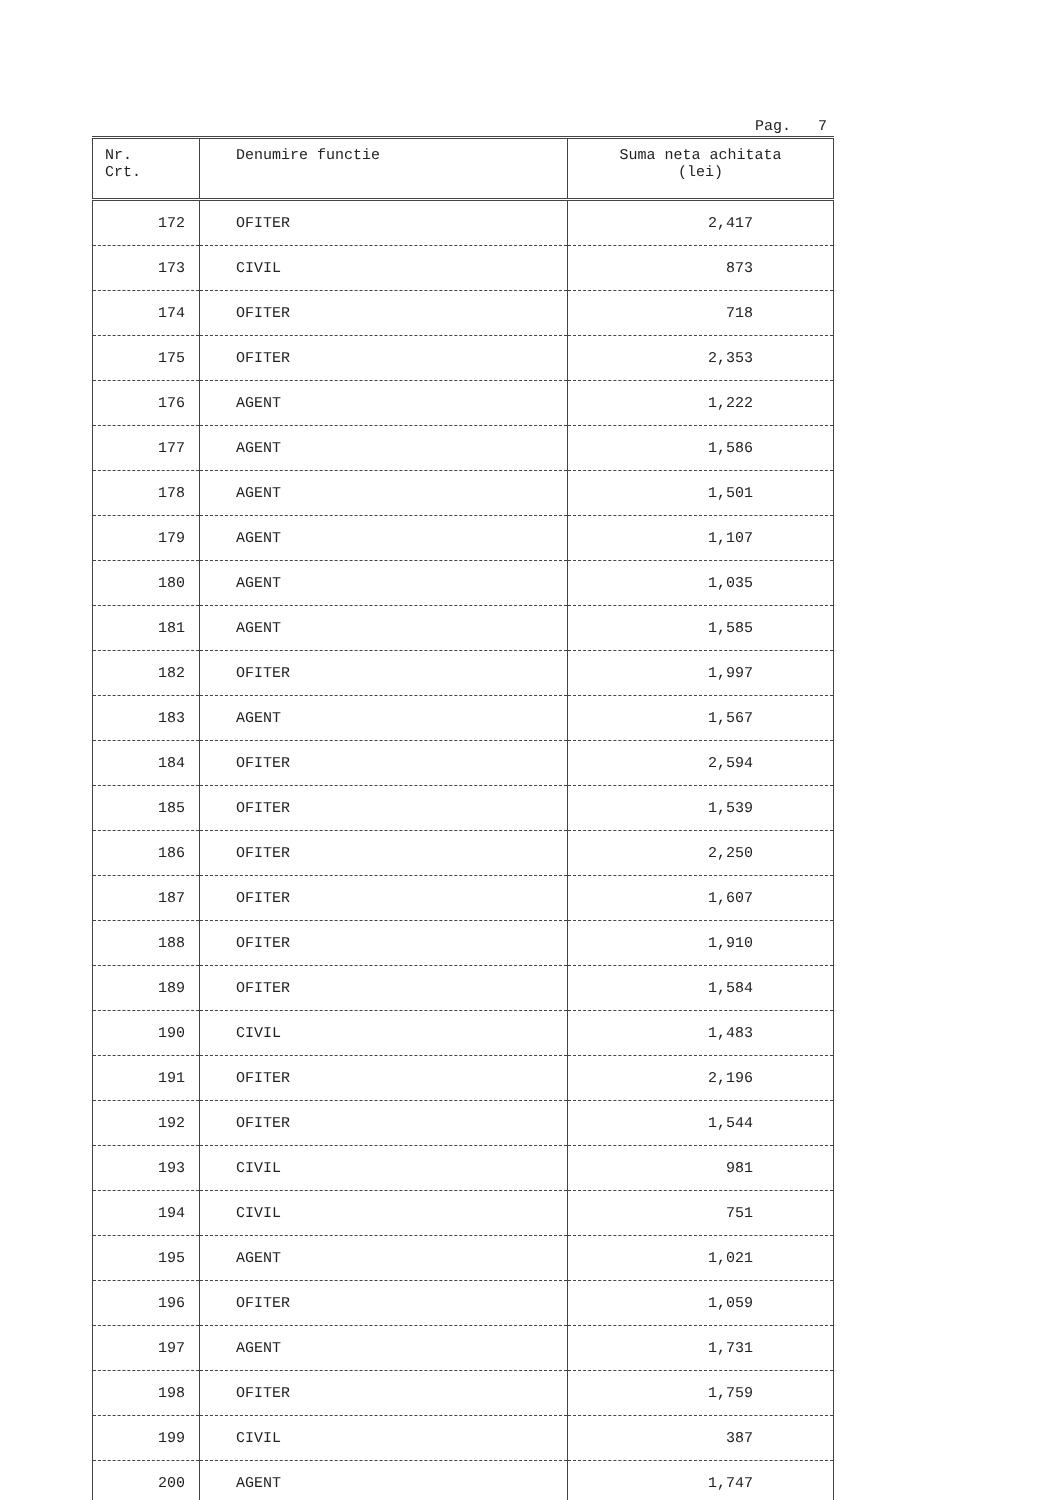Pag. 7
| Nr. Crt. | Denumire functie | Suma neta achitata (lei) |
| --- | --- | --- |
| 172 | OFITER | 2,417 |
| 173 | CIVIL | 873 |
| 174 | OFITER | 718 |
| 175 | OFITER | 2,353 |
| 176 | AGENT | 1,222 |
| 177 | AGENT | 1,586 |
| 178 | AGENT | 1,501 |
| 179 | AGENT | 1,107 |
| 180 | AGENT | 1,035 |
| 181 | AGENT | 1,585 |
| 182 | OFITER | 1,997 |
| 183 | AGENT | 1,567 |
| 184 | OFITER | 2,594 |
| 185 | OFITER | 1,539 |
| 186 | OFITER | 2,250 |
| 187 | OFITER | 1,607 |
| 188 | OFITER | 1,910 |
| 189 | OFITER | 1,584 |
| 190 | CIVIL | 1,483 |
| 191 | OFITER | 2,196 |
| 192 | OFITER | 1,544 |
| 193 | CIVIL | 981 |
| 194 | CIVIL | 751 |
| 195 | AGENT | 1,021 |
| 196 | OFITER | 1,059 |
| 197 | AGENT | 1,731 |
| 198 | OFITER | 1,759 |
| 199 | CIVIL | 387 |
| 200 | AGENT | 1,747 |